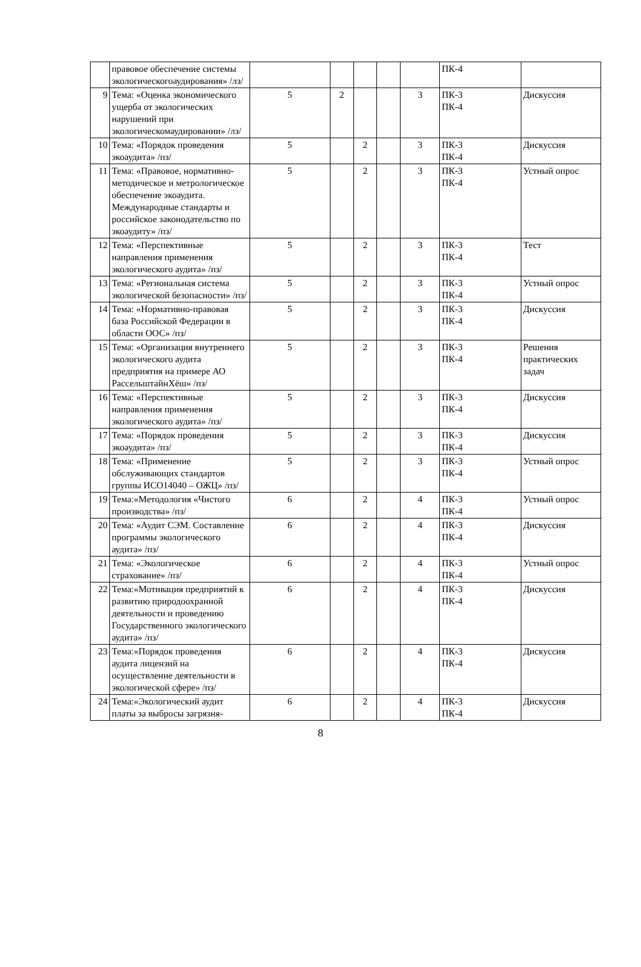| | правовое обеспечение системы экологическогоаудирования» /лз/ | | | | | | ПК-4 | |
| 9 | Тема: «Оценка экономического ущерба от экологических нарушений при экологическомаудировании» /лз/ | 5 | 2 | | | 3 | ПК-3 ПК-4 | Дискуссия |
| 10 | Тема: «Порядок проведения экоаудита» /пз/ | 5 | | 2 | | 3 | ПК-3 ПК-4 | Дискуссия |
| 11 | Тема: «Правовое, нормативно-методическое и метрологическое обеспечение экоаудита. Международные стандарты и российское законодательство по экоаудиту» /пз/ | 5 | | 2 | | 3 | ПК-3 ПК-4 | Устный опрос |
| 12 | Тема: «Перспективные направления применения экологического аудита» /пз/ | 5 | | 2 | | 3 | ПК-3 ПК-4 | Тест |
| 13 | Тема: «Региональная система экологической безопасности» /пз/ | 5 | | 2 | | 3 | ПК-3 ПК-4 | Устный опрос |
| 14 | Тема: «Нормативно-правовая база Российской Федерации в области ООС» /пз/ | 5 | | 2 | | 3 | ПК-3 ПК-4 | Дискуссия |
| 15 | Тема: «Организация внутреннего экологического аудита предприятия на примере АО РассельштайнХёш» /пз/ | 5 | | 2 | | 3 | ПК-3 ПК-4 | Решения практических задач |
| 16 | Тема: «Перспективные направления применения экологического аудита» /пз/ | 5 | | 2 | | 3 | ПК-3 ПК-4 | Дискуссия |
| 17 | Тема: «Порядок проведения экоаудита» /пз/ | 5 | | 2 | | 3 | ПК-3 ПК-4 | Дискуссия |
| 18 | Тема: «Применение обслуживающих стандартов группы ИСО14040 – ОЖЦ» /пз/ | 5 | | 2 | | 3 | ПК-3 ПК-4 | Устный опрос |
| 19 | Тема:«Методология «Чистого производства» /пз/ | 6 | | 2 | | 4 | ПК-3 ПК-4 | Устный опрос |
| 20 | Тема: «Аудит СЭМ. Составление программы экологического аудита» /пз/ | 6 | | 2 | | 4 | ПК-3 ПК-4 | Дискуссия |
| 21 | Тема: «Экологическое страхование» /пз/ | 6 | | 2 | | 4 | ПК-3 ПК-4 | Устный опрос |
| 22 | Тема:«Мотивация предприятий к развитию природоохранной деятельности и проведению Государственного экологического аудита» /пз/ | 6 | | 2 | | 4 | ПК-3 ПК-4 | Дискуссия |
| 23 | Тема:«Порядок проведения аудита лицензий на осуществление деятельности в экологической сфере» /пз/ | 6 | | 2 | | 4 | ПК-3 ПК-4 | Дискуссия |
| 24 | Тема:«Экологический аудит платы за выбросы загрязня- | 6 | | 2 | | 4 | ПК-3 ПК-4 | Дискуссия |
8